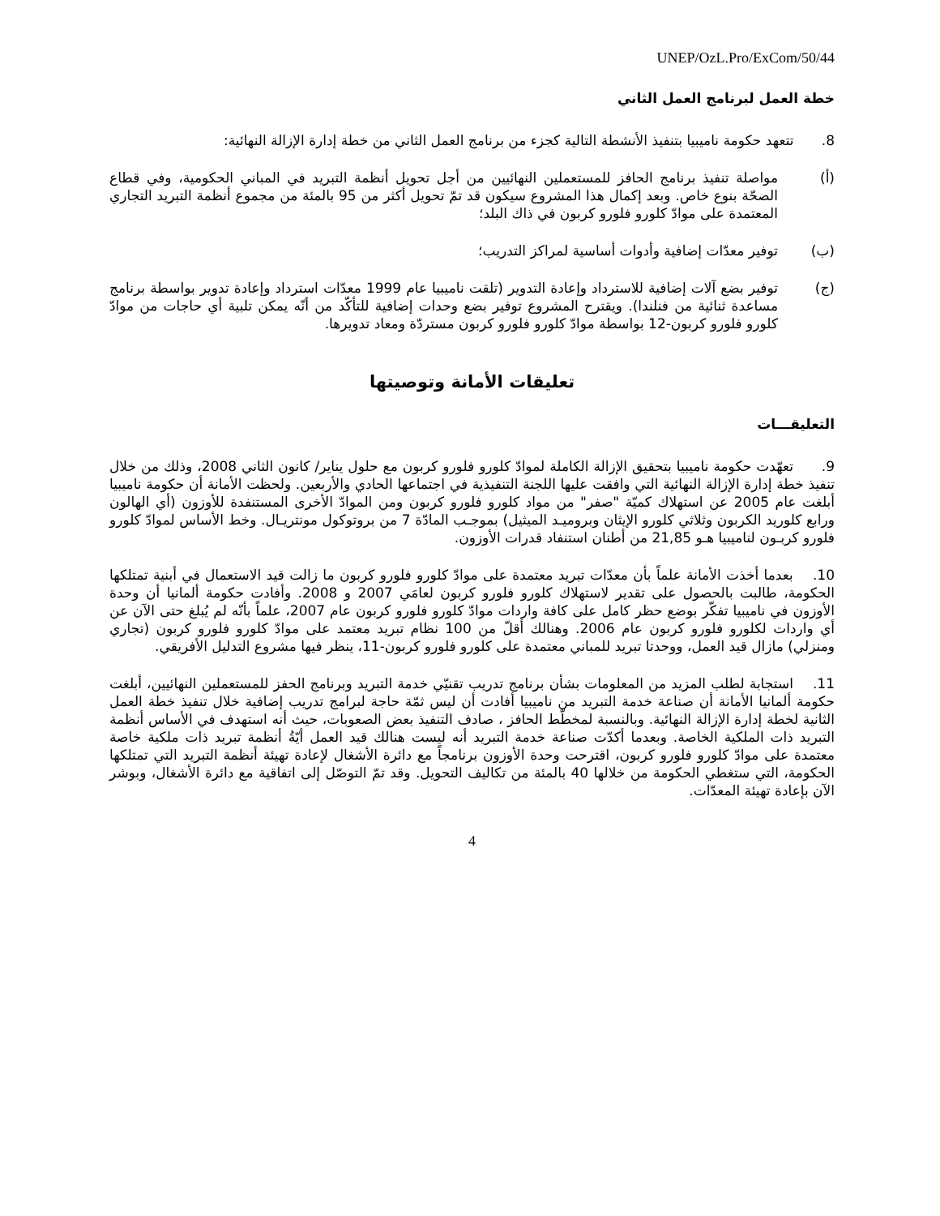UNEP/OzL.Pro/ExCom/50/44
خطة العمل لبرنامج العمل الثاني
8. تتعهد حكومة ناميبيا بتنفيذ الأنشطة التالية كجزء من برنامج العمل الثاني من خطة إدارة الإزالة النهائية:
(أ) مواصلة تنفيذ برنامج الحافز للمستعملين النهائيين من أجل تحويل أنظمة التبريد في المباني الحكومية، وفي قطاع الصحّة بنوع خاص. وبعد إكمال هذا المشروع سيكون قد تمّ تحويل أكثر من 95 بالمئة من مجموع أنظمة التبريد التجاري المعتمدة على موادّ كلورو فلورو كربون في ذاك البلد؛
(ب) توفير معدّات إضافية وأدوات أساسية لمراكز التدريب؛
(ج) توفير بضع آلات إضافية للاسترداد وإعادة التدوير (تلقت ناميبيا عام 1999 معدّات استرداد وإعادة تدوير بواسطة برنامج مساعدة ثنائية من فنلندا). ويقترح المشروع توفير بضع وحدات إضافية للتأكّد من أنّه يمكن تلبية أي حاجات من موادّ كلورو فلورو كربون-12 بواسطة موادّ كلورو فلورو كربون مستردّة ومعاد تدويرها.
تعليقات الأمانة وتوصيتها
التعليقـــات
9. تعهّدت حكومة ناميبيا بتحقيق الإزالة الكاملة لموادّ كلورو فلورو كربون مع حلول يناير/ كانون الثاني 2008، وذلك من خلال تنفيذ خطة إدارة الإزالة النهائية التي وافقت عليها اللجنة التنفيذية في اجتماعها الحادي والأربعين. ولحظت الأمانة أن حكومة ناميبيا أبلغت عام 2005 عن استهلاك كميّة "صفر" من مواد كلورو فلورو كربون ومن الموادّ الأخرى المستنفدة للأوزون (أي الهالون ورابع كلوريد الكربون وثلاثي كلورو الإيثان وبروميـد الميثيل) بموجـب المادّة 7 من بروتوكول مونتريـال. وخط الأساس لموادّ كلورو فلورو كربـون لناميبيا هـو 21,85 من أطنان استنفاد قدرات الأوزون.
10. بعدما أخذت الأمانة علماً بأن معدّات تبريد معتمدة على موادّ كلورو فلورو كربون ما زالت قيد الاستعمال في أبنية تمتلكها الحكومة، طالبت بالحصول على تقدير لاستهلاك كلورو فلورو كربون لعامَي 2007 و 2008. وأفادت حكومة ألمانيا أن وحدة الأوزون في ناميبيا تفكّر بوضع حظر كامل على كافة واردات موادّ كلورو فلورو كربون عام 2007، علماً بأنّه لم يُبلغ حتى الآن عن أي واردات لكلورو فلورو كربون عام 2006. وهنالك أقلّ من 100 نظام تبريد معتمد على موادّ كلورو فلورو كربون (تجاري ومنزلي) مازال قيد العمل، ووحدتا تبريد للمباني معتمدة على كلورو فلورو كربون-11، ينظر فيها مشروع التدليل الأفريقي.
11. استجابة لطلب المزيد من المعلومات بشأن برنامج تدريب تقنيّي خدمة التبريد وبرنامج الحفز للمستعملين النهائيين، أبلغت حكومة ألمانيا الأمانة أن صناعة خدمة التبريد من ناميبيا أفادت أن ليس ثمّة حاجة لبرامج تدريب إضافية خلال تنفيذ خطة العمل الثانية لخطة إدارة الإزالة النهائية. وبالنسبة لمخطّط الحافز ، صادف التنفيذ بعض الصعوبات، حيث أنه استهدف في الأساس أنظمة التبريد ذات الملكية الخاصة. وبعدما أكدّت صناعة خدمة التبريد أنه ليست هنالك قيد العمل أيّةُ أنظمة تبريد ذات ملكية خاصة معتمدة على موادّ كلورو فلورو كربون، اقترحت وحدة الأوزون برنامجاً مع دائرة الأشغال لإعادة تهيئة أنظمة التبريد التي تمتلكها الحكومة، التي ستغطي الحكومة من خلالها 40 بالمئة من تكاليف التحويل. وقد تمّ التوصّل إلى اتفاقية مع دائرة الأشغال، وبوشر الآن بإعادة تهيئة المعدّات.
4